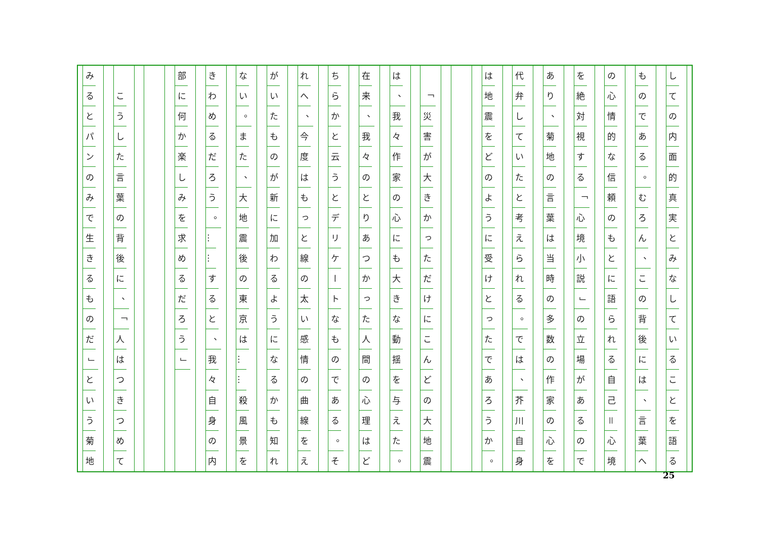し
て
の
内
面
的
真
実
と
み
な
し
て
い
る
こ
と
を
語
る
も
の
で
あ
る
。
む
ろ
ん
、
こ
の
背
後
に
は
、
言
葉
へ
の
心
情
的
な
信
頼
の
も
と
に
語
ら
れ
る
自
己
＝
心
境
を
絶
対
視
す
る
「
心
境
小
説
」
の
立
場
が
あ
る
の
で
あ
り
、
菊
地
の
言
葉
は
当
時
の
多
数
の
作
家
の
心
を
代
弁
し
て
い
た
と
考
え
ら
れ
る
。
で
は
、
芥
川
自
身
は
地
震
を
ど
の
よ
う
に
受
け
と
っ
た
で
あ
ろ
う
か
。
「
災
害
が
大
き
か
っ
た
だ
け
に
こ
ん
ど
の
大
地
震
は
、
我
々
作
家
の
心
に
も
大
き
な
動
揺
を
与
え
た
。
在
来
、
我
々
の
と
り
あ
つ
か
っ
た
人
間
の
心
理
は
ど
ち
ら
か
と
云
う
と
デ
リ
ケ
ー
ト
な
も
の
で
あ
る
。
そ
れ
へ
、
今
度
は
も
っ
と
線
の
太
い
感
情
の
曲
線
を
え
が
い
た
も
の
が
新
に
加
わ
る
よ
う
に
な
る
か
も
知
れ
な
い
。
ま
た
、
大
地
震
後
の
東
京
は
…
…
殺
風
景
を
き
わ
め
る
だ
ろ
う
。
…
…
す
る
と
、
我
々
自
身
の
内
部
に
何
か
楽
し
み
を
求
め
る
だ
ろ
う
」
こ
う
し
た
言
葉
の
背
後
に
、
「
人
は
つ
き
つ
め
て
み
る
と
パ
ン
の
み
で
生
き
る
も
の
だ
」
と
い
う
菊
地
25